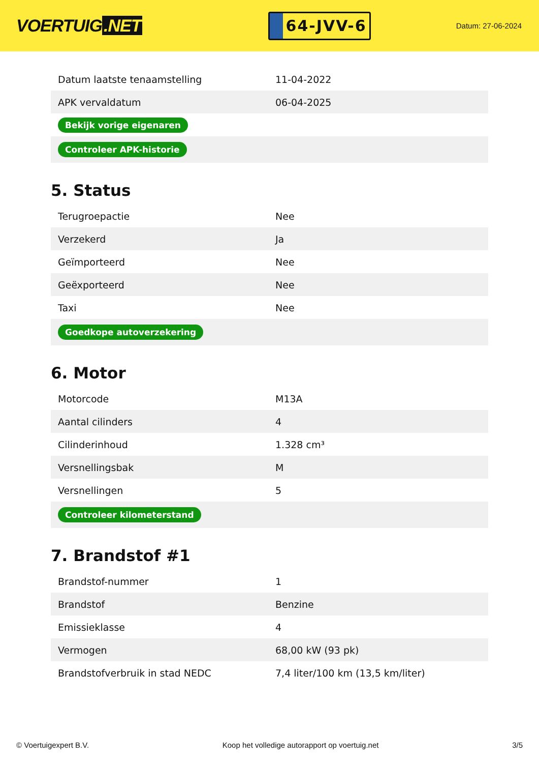VOERTUIG.NET
64-JVV-6
Datum: 27-06-2024
| Datum laatste tenaamstelling | 11-04-2022 |
| APK vervaldatum | 06-04-2025 |
| Bekijk vorige eigenaren | |
| Controleer APK-historie | |
5. Status
| Terugroepactie | Nee |
| Verzekerd | Ja |
| Geïmporteerd | Nee |
| Geëxporteerd | Nee |
| Taxi | Nee |
| Goedkope autoverzekering | |
6. Motor
| Motorcode | M13A |
| Aantal cilinders | 4 |
| Cilinderinhoud | 1.328 cm³ |
| Versnellingsbak | M |
| Versnellingen | 5 |
| Controleer kilometerstand | |
7. Brandstof #1
| Brandstof-nummer | 1 |
| Brandstof | Benzine |
| Emissieklasse | 4 |
| Vermogen | 68,00 kW (93 pk) |
| Brandstofverbruik in stad NEDC | 7,4 liter/100 km (13,5 km/liter) |
© Voertuigexpert B.V. Koop het volledige autorapport op voertuig.net 3/5